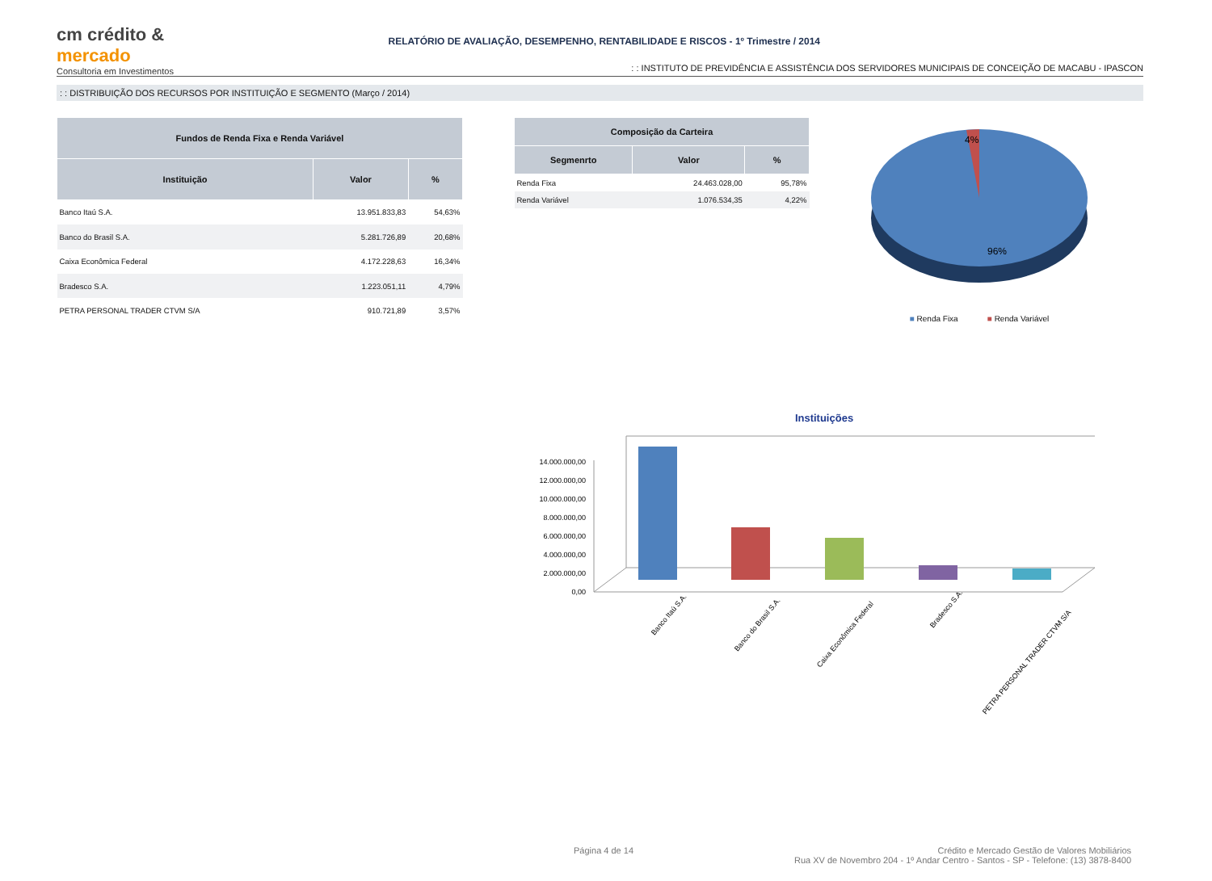cm crédito & mercado
Consultoria em Investimentos
RELATÓRIO DE AVALIAÇÃO, DESEMPENHO, RENTABILIDADE E RISCOS - 1º Trimestre / 2014
: : INSTITUTO DE PREVIDÊNCIA E ASSISTÊNCIA DOS SERVIDORES MUNICIPAIS DE CONCEIÇÃO DE MACABU - IPASCON
: : DISTRIBUIÇÃO DOS RECURSOS POR INSTITUIÇÃO E SEGMENTO (Março / 2014)
| Fundos de Renda Fixa e Renda Variável | | |
| --- | --- | --- |
| Instituição | Valor | % |
| Banco Itaú S.A. | 13.951.833,83 | 54,63% |
| Banco do Brasil S.A. | 5.281.726,89 | 20,68% |
| Caixa Econômica Federal | 4.172.228,63 | 16,34% |
| Bradesco S.A. | 1.223.051,11 | 4,79% |
| PETRA PERSONAL TRADER CTVM S/A | 910.721,89 | 3,57% |
| Composição da Carteira | | |
| --- | --- | --- |
| Segmenrto | Valor | % |
| Renda Fixa | 24.463.028,00 | 95,78% |
| Renda Variável | 1.076.534,35 | 4,22% |
4%
96%
■ Renda Fixa ■ Renda Variável
Instituições
14.000.000,00
12.000.000,00
10.000.000,00
8.000.000,00
6.000.000,00
4.000.000,00
2.000.000,00
0,00
Banco Itaú S.A.
Banco do Brasil S.A.
Caixa Econômica Federal
Bradesco S.A.
PETRA PERSONAL TRADER CTVM S/A
Página 4 de 14 Crédito e Mercado Gestão de Valores Mobiliários
Rua XV de Novembro 204 - 1º Andar Centro - Santos - SP - Telefone: (13) 3878-8400